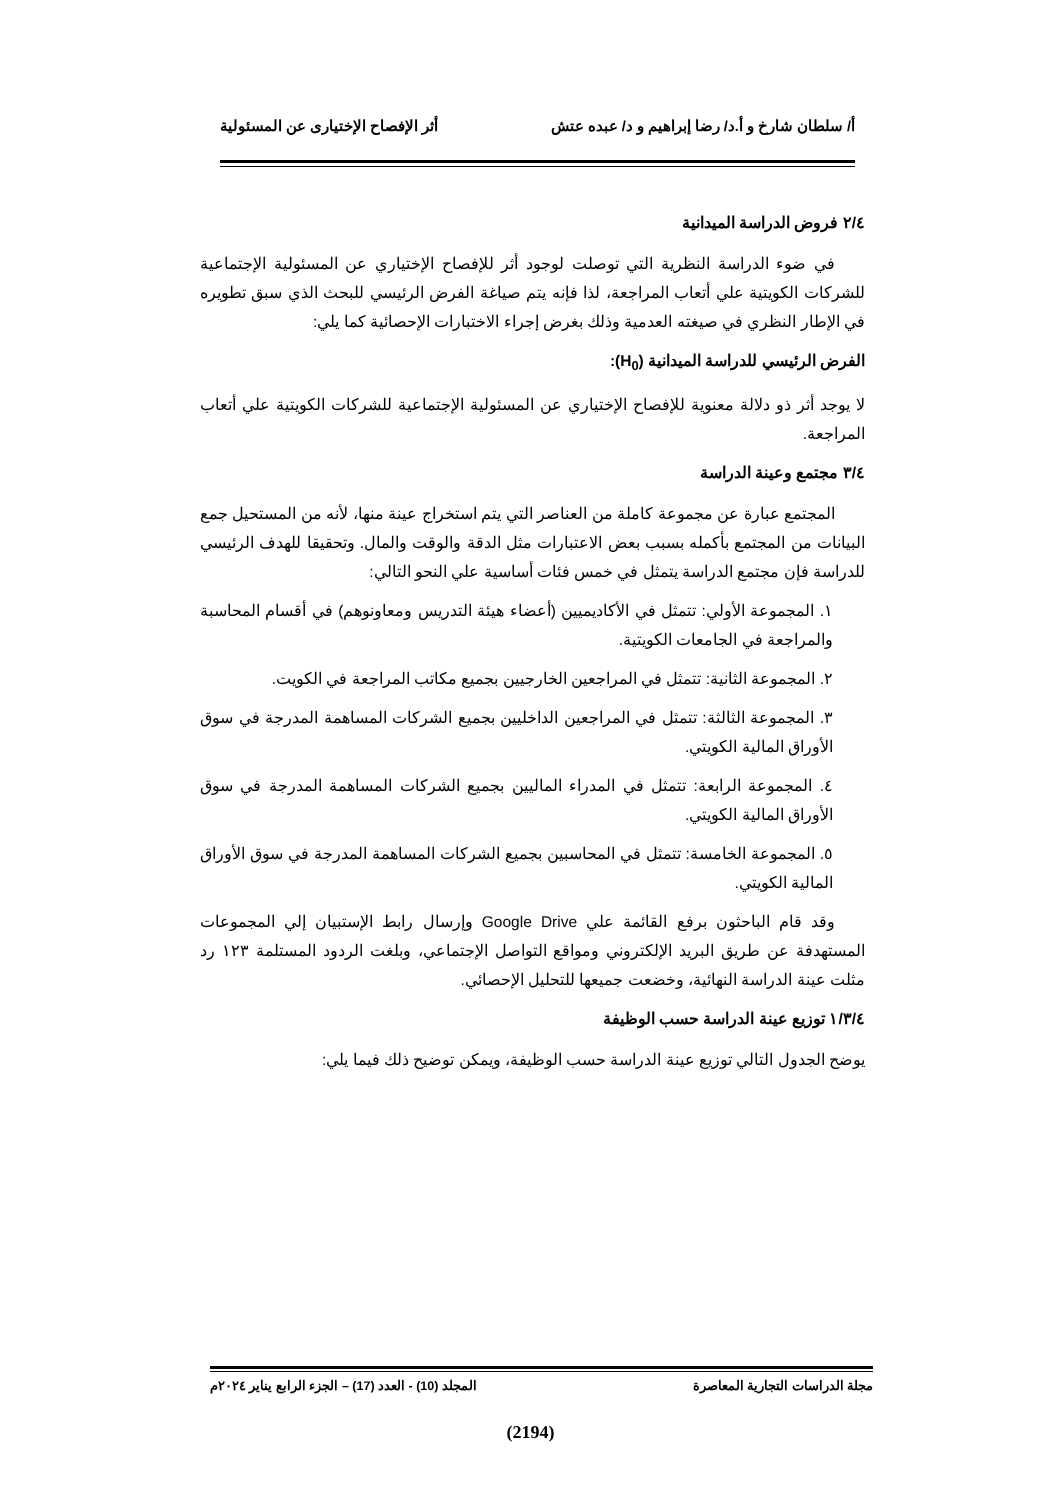أ/ سلطان شارخ و أ.د/ رضا إبراهيم و د/ عبده عتش أثر الإفصاح الإختيارى عن المسئولية
٢/٤ فروض الدراسة الميدانية
في ضوء الدراسة النظرية التي توصلت لوجود أثر للإفصاح الإختياري عن المسئولية الإجتماعية للشركات الكويتية علي أتعاب المراجعة، لذا فإنه يتم صياغة الفرض الرئيسي للبحث الذي سبق تطويره في الإطار النظري في صيغته العدمية وذلك بغرض إجراء الاختبارات الإحصائية كما يلي:
الفرض الرئيسي للدراسة الميدانية (H<sub>0</sub>):
لا يوجد أثر ذو دلالة معنوية للإفصاح الإختياري عن المسئولية الإجتماعية للشركات الكويتية علي أتعاب المراجعة.
٣/٤ مجتمع وعينة الدراسة
المجتمع عبارة عن مجموعة كاملة من العناصر التي يتم استخراج عينة منها، لأنه من المستحيل جمع البيانات من المجتمع بأكمله بسبب بعض الاعتبارات مثل الدقة والوقت والمال. وتحقيقا للهدف الرئيسي للدراسة فإن مجتمع الدراسة يتمثل في خمس فئات أساسية علي النحو التالي:
١. المجموعة الأولي: تتمثل في الأكاديميين (أعضاء هيئة التدريس ومعاونوهم) في أقسام المحاسبة والمراجعة في الجامعات الكويتية.
٢. المجموعة الثانية: تتمثل في المراجعين الخارجيين بجميع مكاتب المراجعة في الكويت.
٣. المجموعة الثالثة: تتمثل في المراجعين الداخليين بجميع الشركات المساهمة المدرجة في سوق الأوراق المالية الكويتي.
٤. المجموعة الرابعة: تتمثل في المدراء الماليين بجميع الشركات المساهمة المدرجة في سوق الأوراق المالية الكويتي.
٥. المجموعة الخامسة: تتمثل في المحاسبين بجميع الشركات المساهمة المدرجة في سوق الأوراق المالية الكويتي.
وقد قام الباحثون برفع القائمة علي Google Drive وإرسال رابط الإستبيان إلي المجموعات المستهدفة عن طريق البريد الإلكتروني ومواقع التواصل الإجتماعي، وبلغت الردود المستلمة ١٢٣ رد مثلت عينة الدراسة النهائية، وخضعت جميعها للتحليل الإحصائي.
١/٣/٤ توزيع عينة الدراسة حسب الوظيفة
يوضح الجدول التالي توزيع عينة الدراسة حسب الوظيفة، ويمكن توضيح ذلك فيما يلي:
مجلة الدراسات التجارية المعاصرة المجلد (10) - العدد (17) – الجزء الرابع يناير ٢٠٢٤م
(2194)